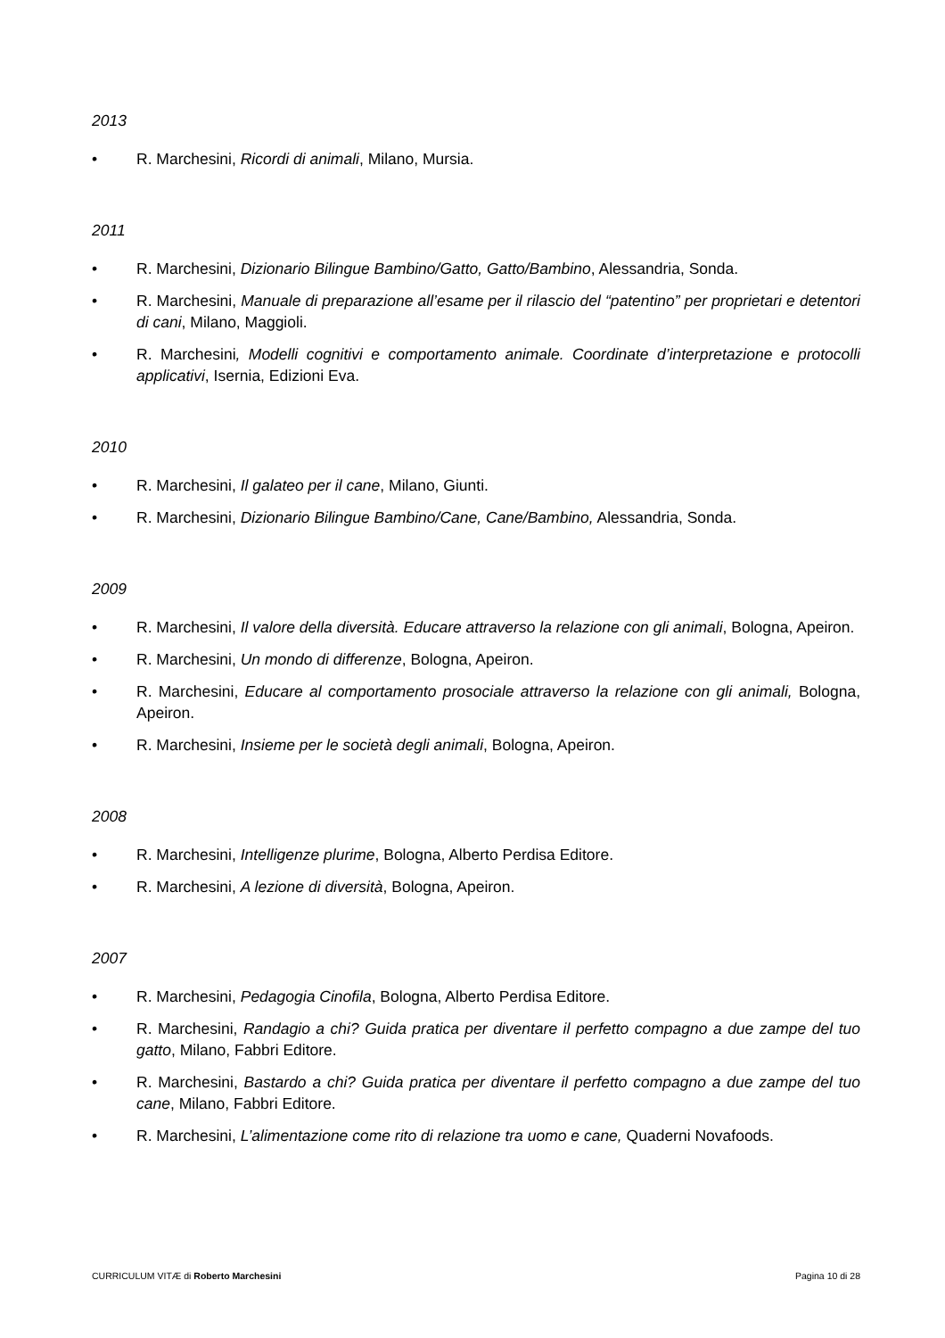2013
• R. Marchesini, Ricordi di animali, Milano, Mursia.
2011
• R. Marchesini, Dizionario Bilingue Bambino/Gatto, Gatto/Bambino, Alessandria, Sonda.
• R. Marchesini, Manuale di preparazione all’esame per il rilascio del “patentino” per proprietari e detentori di cani, Milano, Maggioli.
• R. Marchesini, Modelli cognitivi e comportamento animale. Coordinate d’interpretazione e protocolli applicativi, Isernia, Edizioni Eva.
2010
• R. Marchesini, Il galateo per il cane, Milano, Giunti.
• R. Marchesini, Dizionario Bilingue Bambino/Cane, Cane/Bambino, Alessandria, Sonda.
2009
• R. Marchesini, Il valore della diversità. Educare attraverso la relazione con gli animali, Bologna, Apeiron.
• R. Marchesini, Un mondo di differenze, Bologna, Apeiron.
• R. Marchesini, Educare al comportamento prosociale attraverso la relazione con gli animali, Bologna, Apeiron.
• R. Marchesini, Insieme per le società degli animali, Bologna, Apeiron.
2008
• R. Marchesini, Intelligenze plurime, Bologna, Alberto Perdisa Editore.
• R. Marchesini, A lezione di diversità, Bologna, Apeiron.
2007
• R. Marchesini, Pedagogia Cinofila, Bologna, Alberto Perdisa Editore.
• R. Marchesini, Randagio a chi? Guida pratica per diventare il perfetto compagno a due zampe del tuo gatto, Milano, Fabbri Editore.
• R. Marchesini, Bastardo a chi? Guida pratica per diventare il perfetto compagno a due zampe del tuo cane, Milano, Fabbri Editore.
• R. Marchesini, L’alimentazione come rito di relazione tra uomo e cane, Quaderni Novafoods.
CURRICULUM VITÆ di Roberto Marchesini Pagina 10 di 28